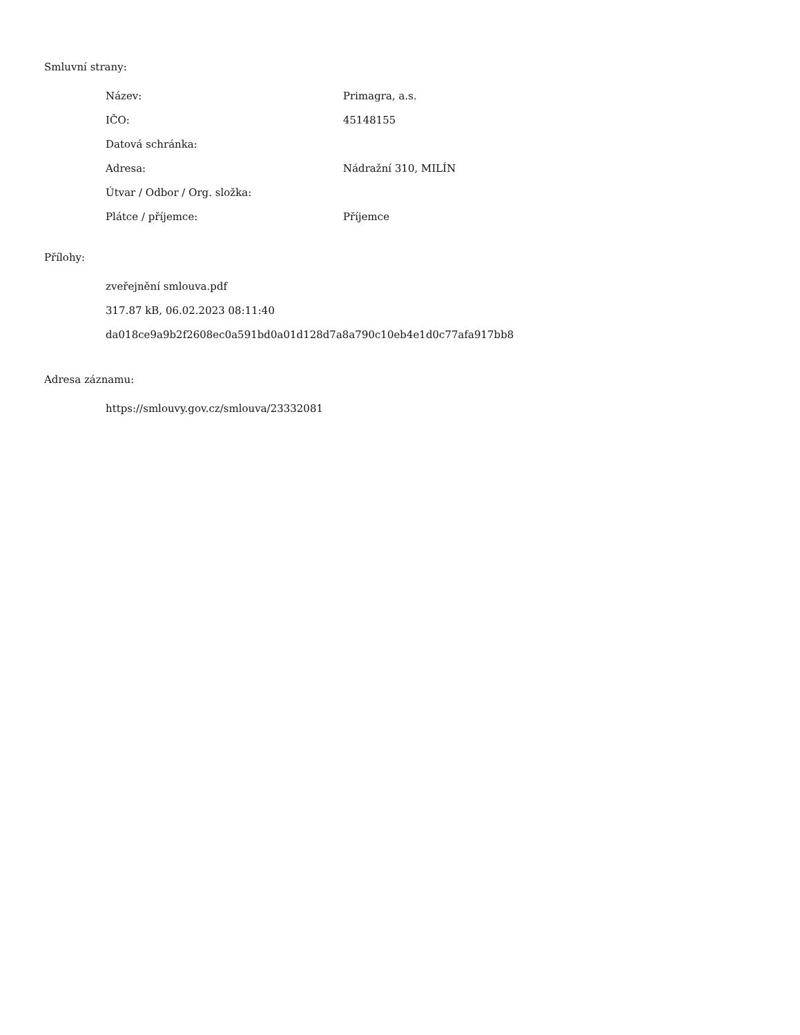Smluvní strany:
| Název: | Primagra, a.s. |
| IČO: | 45148155 |
| Datová schránka: | |
| Adresa: | Nádražní 310, MILÍN |
| Útvar / Odbor / Org. složka: | |
| Plátce / příjemce: | Příjemce |
Přílohy:
zveřejnění smlouva.pdf
317.87 kB, 06.02.2023 08:11:40
da018ce9a9b2f2608ec0a591bd0a01d128d7a8a790c10eb4e1d0c77afa917bb8
Adresa záznamu:
https://smlouvy.gov.cz/smlouva/23332081